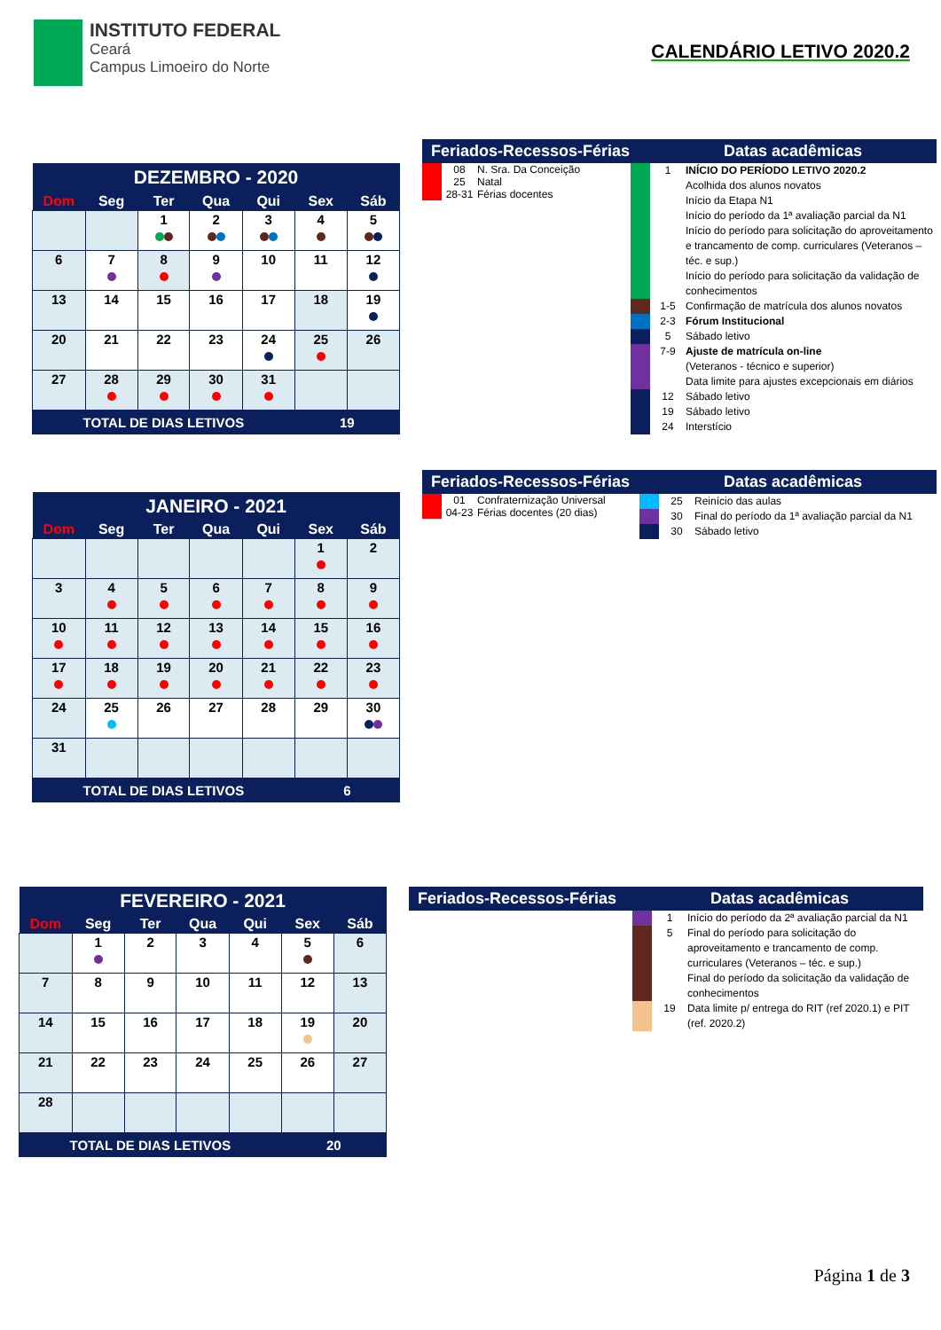INSTITUTO FEDERAL
Ceará
Campus Limoeiro do Norte
CALENDÁRIO LETIVO 2020.2
| DEZEMBRO - 2020 | | | | | | |
| --- | --- | --- | --- | --- | --- | --- |
| Dom | Seg | Ter | Qua | Qui | Sex | Sáb |
| | | 1 | 2 | 3 | 4 | 5 |
| 6 | 7 | 8 | 9 | 10 | 11 | 12 |
| 13 | 14 | 15 | 16 | 17 | 18 | 19 |
| 20 | 21 | 22 | 23 | 24 | 25 | 26 |
| 27 | 28 | 29 | 30 | 31 | | |
| TOTAL DE DIAS LETIVOS | | | | | 19 | |
Feriados-Recessos-Férias Datas acadêmicas
08 N. Sra. Da Conceição
25 Natal
28-31 Férias docentes
1 INÍCIO DO PERÍODO LETIVO 2020.2
Acolhida dos alunos novatos
Início da Etapa N1
Início do período da 1ª avaliação parcial da N1
Início do período para solicitação do aproveitamento e trancamento de comp. curriculares (Veteranos – téc. e sup.)
Início do período para solicitação da validação de conhecimentos
1-5 Confirmação de matrícula dos alunos novatos
2-3 Fórum Institucional
5 Sábado letivo
7-9 Ajuste de matrícula on-line
(Veteranos - técnico e superior)
Data limite para ajustes excepcionais em diários
12 Sábado letivo
19 Sábado letivo
24 Interstício
| JANEIRO - 2021 | | | | | | |
| --- | --- | --- | --- | --- | --- | --- |
| Dom | Seg | Ter | Qua | Qui | Sex | Sáb |
| | | | | | 1 | 2 |
| 3 | 4 | 5 | 6 | 7 | 8 | 9 |
| 10 | 11 | 12 | 13 | 14 | 15 | 16 |
| 17 | 18 | 19 | 20 | 21 | 22 | 23 |
| 24 | 25 | 26 | 27 | 28 | 29 | 30 |
| 31 | | | | | | |
| TOTAL DE DIAS LETIVOS | | | | | 6 | |
Feriados-Recessos-Férias Datas acadêmicas
01 Confraternização Universal
04-23 Férias docentes (20 dias)
25 Reinício das aulas
30 Final do período da 1ª avaliação parcial da N1
30 Sábado letivo
| FEVEREIRO - 2021 | | | | | | |
| --- | --- | --- | --- | --- | --- | --- |
| Dom | Seg | Ter | Qua | Qui | Sex | Sáb |
| | 1 | 2 | 3 | 4 | 5 | 6 |
| 7 | 8 | 9 | 10 | 11 | 12 | 13 |
| 14 | 15 | 16 | 17 | 18 | 19 | 20 |
| 21 | 22 | 23 | 24 | 25 | 26 | 27 |
| 28 | | | | | | |
| TOTAL DE DIAS LETIVOS | | | | | 20 | |
Feriados-Recessos-Férias Datas acadêmicas
1 Início do período da 2ª avaliação parcial da N1
5 Final do período para solicitação do aproveitamento e trancamento de comp. curriculares (Veteranos – téc. e sup.)
Final do período da solicitação da validação de conhecimentos
19 Data limite p/ entrega do RIT (ref 2020.1) e PIT (ref. 2020.2)
Página 1 de 3